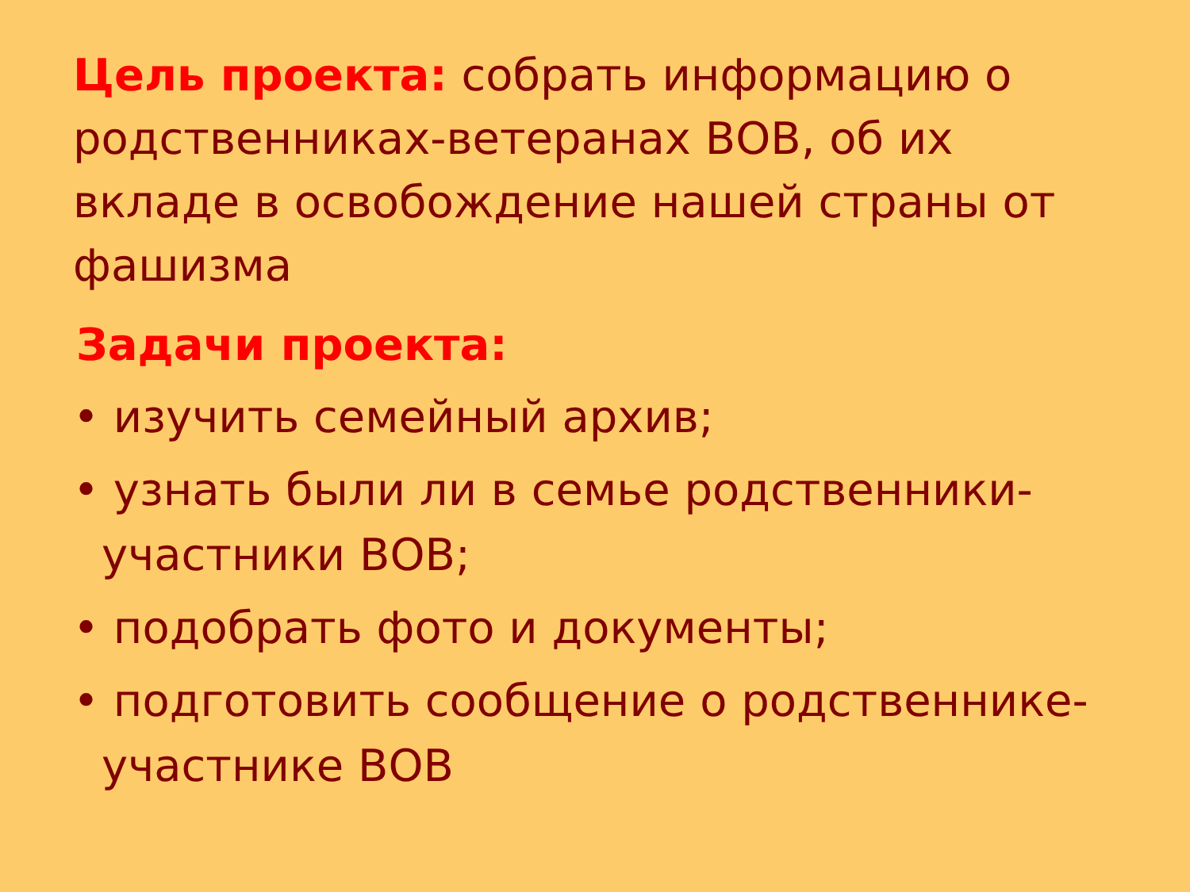Цель проекта: собрать информацию о родственниках-ветеранах ВОВ, об их вкладе в освобождение нашей страны от фашизма
Задачи проекта:
• изучить семейный архив;
• узнать были ли в семье родственники-участники ВОВ;
• подобрать фото и документы;
• подготовить сообщение о родственнике-участнике ВОВ